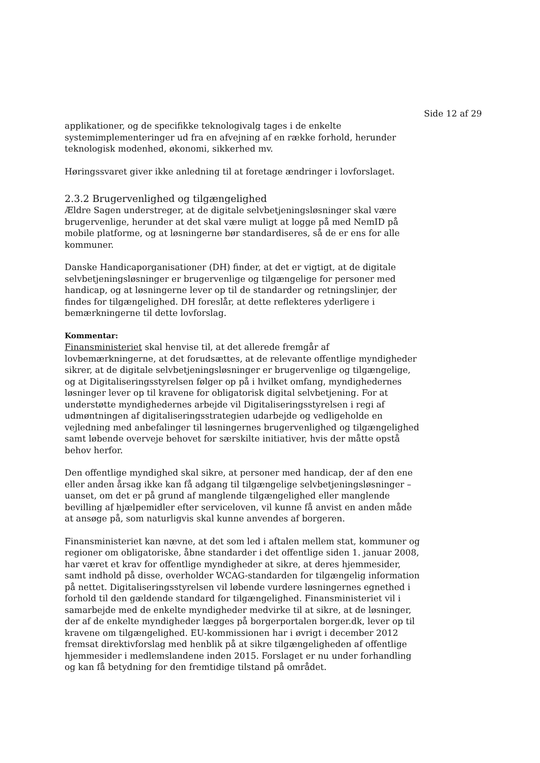Side 12 af 29
applikationer, og de specifikke teknologivalg tages i de enkelte systemimplementeringer ud fra en afvejning af en række forhold, herunder teknologisk modenhed, økonomi, sikkerhed mv.
Høringssvaret giver ikke anledning til at foretage ændringer i lovforslaget.
2.3.2 Brugervenlighed og tilgængelighed
Ældre Sagen understreger, at de digitale selvbetjeningsløsninger skal være brugervenlige, herunder at det skal være muligt at logge på med NemID på mobile platforme, og at løsningerne bør standardiseres, så de er ens for alle kommuner.
Danske Handicaporganisationer (DH) finder, at det er vigtigt, at de digitale selvbetjeningsløsninger er brugervenlige og tilgængelige for personer med handicap, og at løsningerne lever op til de standarder og retningslinjer, der findes for tilgængelighed. DH foreslår, at dette reflekteres yderligere i bemærkningerne til dette lovforslag.
Kommentar:
Finansministeriet skal henvise til, at det allerede fremgår af lovbemærkningerne, at det forudsættes, at de relevante offentlige myndigheder sikrer, at de digitale selvbetjeningsløsninger er brugervenlige og tilgængelige, og at Digitaliseringsstyrelsen følger op på i hvilket omfang, myndighedernes løsninger lever op til kravene for obligatorisk digital selvbetjening. For at understøtte myndighedernes arbejde vil Digitaliseringsstyrelsen i regi af udmøntningen af digitaliseringsstrategien udarbejde og vedligeholde en vejledning med anbefalinger til løsningernes brugervenlighed og tilgængelighed samt løbende overveje behovet for særskilte initiativer, hvis der måtte opstå behov herfor.
Den offentlige myndighed skal sikre, at personer med handicap, der af den ene eller anden årsag ikke kan få adgang til tilgængelige selvbetjeningsløsninger – uanset, om det er på grund af manglende tilgængelighed eller manglende bevilling af hjælpemidler efter serviceloven, vil kunne få anvist en anden måde at ansøge på, som naturligvis skal kunne anvendes af borgeren.
Finansministeriet kan nævne, at det som led i aftalen mellem stat, kommuner og regioner om obligatoriske, åbne standarder i det offentlige siden 1. januar 2008, har været et krav for offentlige myndigheder at sikre, at deres hjemmesider, samt indhold på disse, overholder WCAG-standarden for tilgængelig information på nettet. Digitaliseringsstyrelsen vil løbende vurdere løsningernes egnethed i forhold til den gældende standard for tilgængelighed. Finansministeriet vil i samarbejde med de enkelte myndigheder medvirke til at sikre, at de løsninger, der af de enkelte myndigheder lægges på borgerportalen borger.dk, lever op til kravene om tilgængelighed. EU-kommissionen har i øvrigt i december 2012 fremsat direktivforslag med henblik på at sikre tilgængeligheden af offentlige hjemmesider i medlemslandene inden 2015. Forslaget er nu under forhandling og kan få betydning for den fremtidige tilstand på området.